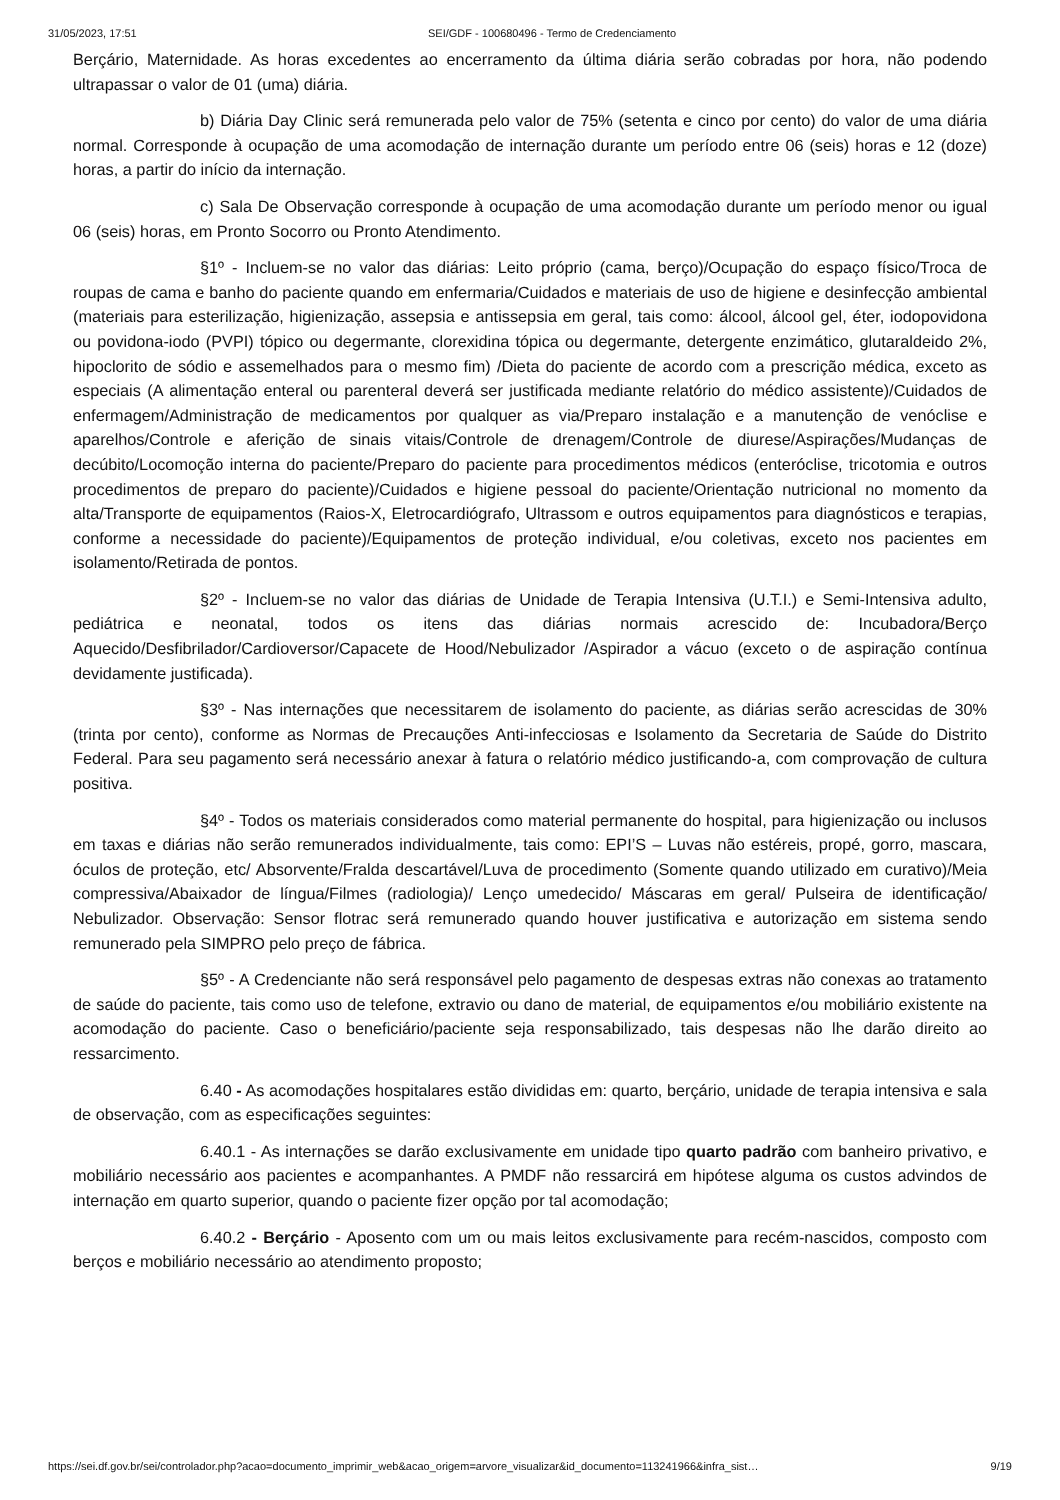31/05/2023, 17:51 SEI/GDF - 100680496 - Termo de Credenciamento
Berçário, Maternidade. As horas excedentes ao encerramento da última diária serão cobradas por hora, não podendo ultrapassar o valor de 01 (uma) diária.
b) Diária Day Clinic será remunerada pelo valor de 75% (setenta e cinco por cento) do valor de uma diária normal. Corresponde à ocupação de uma acomodação de internação durante um período entre 06 (seis) horas e 12 (doze) horas, a partir do início da internação.
c) Sala De Observação corresponde à ocupação de uma acomodação durante um período menor ou igual 06 (seis) horas, em Pronto Socorro ou Pronto Atendimento.
§1º - Incluem-se no valor das diárias: Leito próprio (cama, berço)/Ocupação do espaço físico/Troca de roupas de cama e banho do paciente quando em enfermaria/Cuidados e materiais de uso de higiene e desinfecção ambiental (materiais para esterilização, higienização, assepsia e antissepsia em geral, tais como: álcool, álcool gel, éter, iodopovidona ou povidona-iodo (PVPI) tópico ou degermante, clorexidina tópica ou degermante, detergente enzimático, glutaraldeido 2%, hipoclorito de sódio e assemelhados para o mesmo fim) /Dieta do paciente de acordo com a prescrição médica, exceto as especiais (A alimentação enteral ou parenteral deverá ser justificada mediante relatório do médico assistente)/Cuidados de enfermagem/Administração de medicamentos por qualquer as via/Preparo instalação e a manutenção de venóclise e aparelhos/Controle e aferição de sinais vitais/Controle de drenagem/Controle de diurese/Aspirações/Mudanças de decúbito/Locomoção interna do paciente/Preparo do paciente para procedimentos médicos (enteróclise, tricotomia e outros procedimentos de preparo do paciente)/Cuidados e higiene pessoal do paciente/Orientação nutricional no momento da alta/Transporte de equipamentos (Raios-X, Eletrocardiógrafo, Ultrassom e outros equipamentos para diagnósticos e terapias, conforme a necessidade do paciente)/Equipamentos de proteção individual, e/ou coletivas, exceto nos pacientes em isolamento/Retirada de pontos.
§2º - Incluem-se no valor das diárias de Unidade de Terapia Intensiva (U.T.I.) e Semi-Intensiva adulto, pediátrica e neonatal, todos os itens das diárias normais acrescido de: Incubadora/Berço Aquecido/Desfibrilador/Cardioversor/Capacete de Hood/Nebulizador /Aspirador a vácuo (exceto o de aspiração contínua devidamente justificada).
§3º - Nas internações que necessitarem de isolamento do paciente, as diárias serão acrescidas de 30% (trinta por cento), conforme as Normas de Precauções Anti-infecciosas e Isolamento da Secretaria de Saúde do Distrito Federal. Para seu pagamento será necessário anexar à fatura o relatório médico justificando-a, com comprovação de cultura positiva.
§4º - Todos os materiais considerados como material permanente do hospital, para higienização ou inclusos em taxas e diárias não serão remunerados individualmente, tais como: EPI’S – Luvas não estéreis, propé, gorro, mascara, óculos de proteção, etc/ Absorvente/Fralda descartável/Luva de procedimento (Somente quando utilizado em curativo)/Meia compressiva/Abaixador de língua/Filmes (radiologia)/ Lenço umedecido/ Máscaras em geral/ Pulseira de identificação/ Nebulizador. Observação: Sensor flotrac será remunerado quando houver justificativa e autorização em sistema sendo remunerado pela SIMPRO pelo preço de fábrica.
§5º - A Credenciante não será responsável pelo pagamento de despesas extras não conexas ao tratamento de saúde do paciente, tais como uso de telefone, extravio ou dano de material, de equipamentos e/ou mobiliário existente na acomodação do paciente. Caso o beneficiário/paciente seja responsabilizado, tais despesas não lhe darão direito ao ressarcimento.
6.40 - As acomodações hospitalares estão divididas em: quarto, berçário, unidade de terapia intensiva e sala de observação, com as especificações seguintes:
6.40.1 - As internações se darão exclusivamente em unidade tipo quarto padrão com banheiro privativo, e mobiliário necessário aos pacientes e acompanhantes. A PMDF não ressarcirá em hipótese alguma os custos advindos de internação em quarto superior, quando o paciente fizer opção por tal acomodação;
6.40.2 - Berçário - Aposento com um ou mais leitos exclusivamente para recém-nascidos, composto com berços e mobiliário necessário ao atendimento proposto;
https://sei.df.gov.br/sei/controlador.php?acao=documento_imprimir_web&acao_origem=arvore_visualizar&id_documento=113241966&infra_sist… 9/19